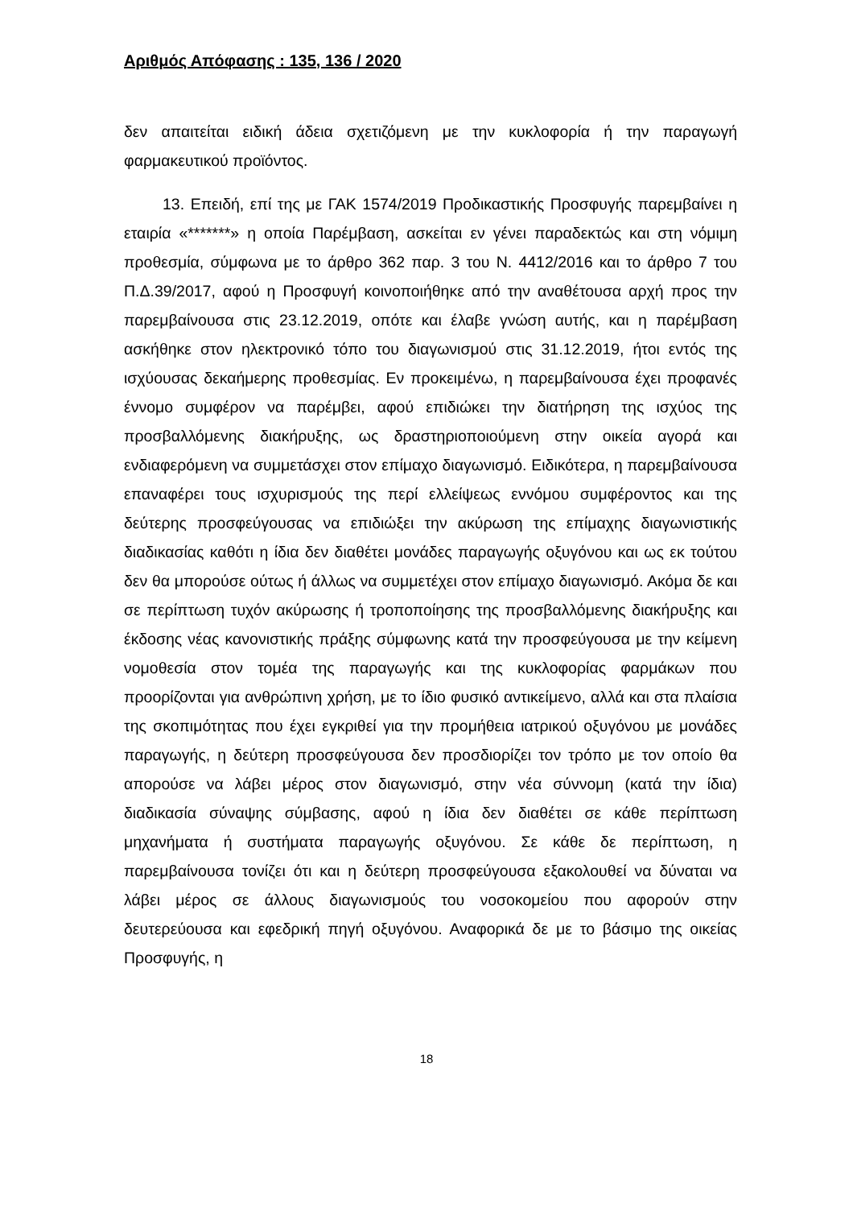Αριθμός Απόφασης : 135, 136 / 2020
δεν απαιτείται ειδική άδεια σχετιζόμενη με την κυκλοφορία ή την παραγωγή φαρμακευτικού προϊόντος.
13. Επειδή, επί της με ΓΑΚ 1574/2019 Προδικαστικής Προσφυγής παρεμβαίνει η εταιρία «*******» η οποία Παρέμβαση, ασκείται εν γένει παραδεκτώς και στη νόμιμη προθεσμία, σύμφωνα με το άρθρο 362 παρ. 3 του Ν. 4412/2016 και το άρθρο 7 του Π.Δ.39/2017, αφού η Προσφυγή κοινοποιήθηκε από την αναθέτουσα αρχή προς την παρεμβαίνουσα στις 23.12.2019, οπότε και έλαβε γνώση αυτής, και η παρέμβαση ασκήθηκε στον ηλεκτρονικό τόπο του διαγωνισμού στις 31.12.2019, ήτοι εντός της ισχύουσας δεκαήμερης προθεσμίας. Εν προκειμένω, η παρεμβαίνουσα έχει προφανές έννομο συμφέρον να παρέμβει, αφού επιδιώκει την διατήρηση της ισχύος της προσβαλλόμενης διακήρυξης, ως δραστηριοποιούμενη στην οικεία αγορά και ενδιαφερόμενη να συμμετάσχει στον επίμαχο διαγωνισμό. Ειδικότερα, η παρεμβαίνουσα επαναφέρει τους ισχυρισμούς της περί ελλείψεως εννόμου συμφέροντος και της δεύτερης προσφεύγουσας να επιδιώξει την ακύρωση της επίμαχης διαγωνιστικής διαδικασίας καθότι η ίδια δεν διαθέτει μονάδες παραγωγής οξυγόνου και ως εκ τούτου δεν θα μπορούσε ούτως ή άλλως να συμμετέχει στον επίμαχο διαγωνισμό. Ακόμα δε και σε περίπτωση τυχόν ακύρωσης ή τροποποίησης της προσβαλλόμενης διακήρυξης και έκδοσης νέας κανονιστικής πράξης σύμφωνης κατά την προσφεύγουσα με την κείμενη νομοθεσία στον τομέα της παραγωγής και της κυκλοφορίας φαρμάκων που προορίζονται για ανθρώπινη χρήση, με το ίδιο φυσικό αντικείμενο, αλλά και στα πλαίσια της σκοπιμότητας που έχει εγκριθεί για την προμήθεια ιατρικού οξυγόνου με μονάδες παραγωγής, η δεύτερη προσφεύγουσα δεν προσδιορίζει τον τρόπο με τον οποίο θα απορούσε να λάβει μέρος στον διαγωνισμό, στην νέα σύννομη (κατά την ίδια) διαδικασία σύναψης σύμβασης, αφού η ίδια δεν διαθέτει σε κάθε περίπτωση μηχανήματα ή συστήματα παραγωγής οξυγόνου. Σε κάθε δε περίπτωση, η παρεμβαίνουσα τονίζει ότι και η δεύτερη προσφεύγουσα εξακολουθεί να δύναται να λάβει μέρος σε άλλους διαγωνισμούς του νοσοκομείου που αφορούν στην δευτερεύουσα και εφεδρική πηγή οξυγόνου. Αναφορικά δε με το βάσιμο της οικείας Προσφυγής, η
18